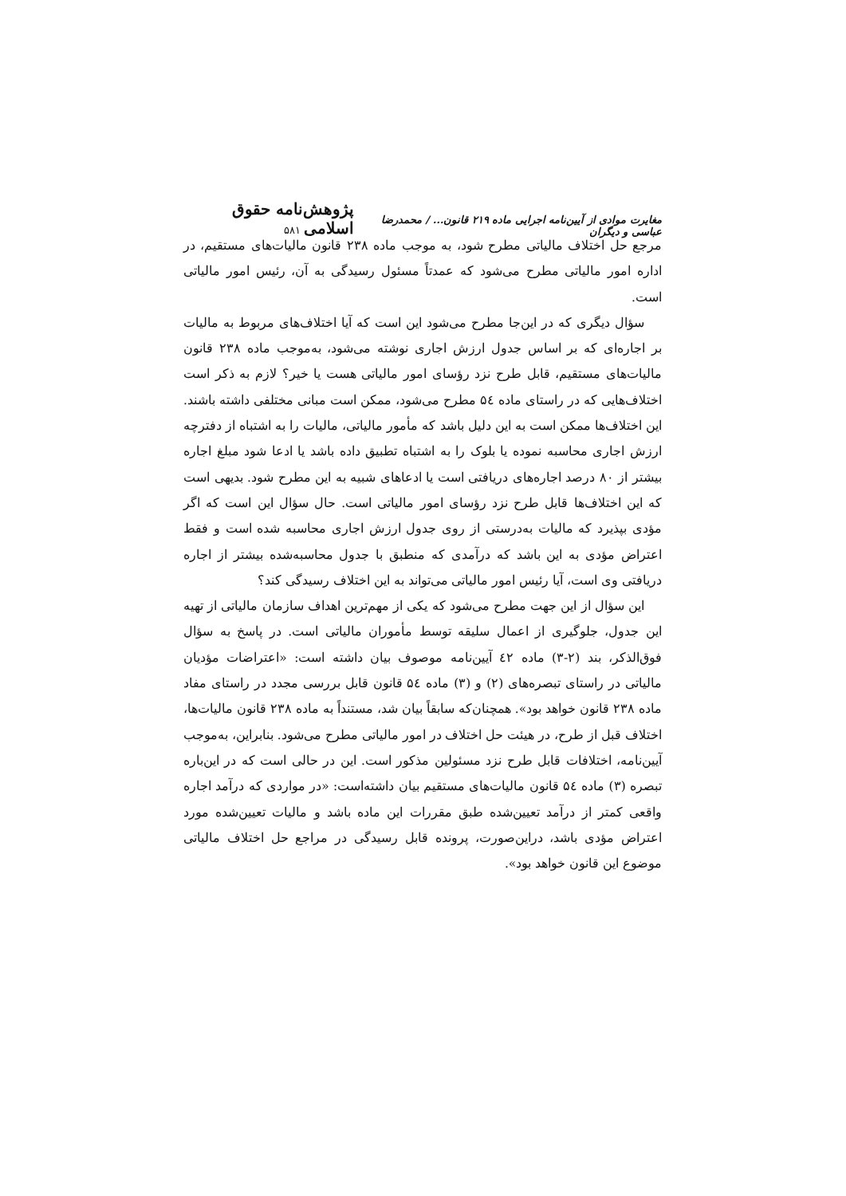مغایرت موادی از آیین‌نامه اجرایی ماده ۲۱۹ قانون... / محمدرضا عباسی و دیگران پژوهش‌نامه حقوق اسلامی ۵۸۱
مرجع حل اختلاف مالیاتی مطرح شود، به موجب ماده ۲۳۸ قانون مالیات‌های مستقیم، در اداره امور مالیاتی مطرح می‌شود که عمدتاً مسئول رسیدگی به آن، رئیس امور مالیاتی است.
سؤال دیگری که در این‌جا مطرح می‌شود این است که آیا اختلاف‌های مربوط به مالیات بر اجاره‌ای که بر اساس جدول ارزش اجاری نوشته می‌شود، به‌موجب ماده ۲۳۸ قانون مالیات‌های مستقیم، قابل طرح نزد رؤسای امور مالیاتی هست یا خیر؟ لازم به ذکر است اختلاف‌هایی که در راستای ماده ۵٤ مطرح می‌شود، ممکن است مبانی مختلفی داشته باشند. این اختلاف‌ها ممکن است به این دلیل باشد که مأمور مالیاتی، مالیات را به اشتباه از دفترچه ارزش اجاری محاسبه نموده یا بلوک را به اشتباه تطبیق داده باشد یا ادعا شود مبلغ اجاره بیشتر از ۸۰ درصد اجاره‌های دریافتی است یا ادعاهای شبیه به این مطرح شود. بدیهی است که این اختلاف‌ها قابل طرح نزد رؤسای امور مالیاتی است. حال سؤال این است که اگر مؤدی بپذیرد که مالیات به‌درستی از روی جدول ارزش اجاری محاسبه شده است و فقط اعتراض مؤدی به این باشد که درآمدی که منطبق با جدول محاسبه‌شده بیشتر از اجاره دریافتی وی است، آیا رئیس امور مالیاتی می‌تواند به این اختلاف رسیدگی کند؟
این سؤال از این جهت مطرح می‌شود که یکی از مهم‌ترین اهداف سازمان مالیاتی از تهیه این جدول، جلوگیری از اعمال سلیقه توسط مأموران مالیاتی است. در پاسخ به سؤال فوق‌الذکر، بند (۲-۳) ماده ٤۲ آیین‌نامه موصوف بیان داشته است: «اعتراضات مؤدیان مالیاتی در راستای تبصره‌های (۲) و (۳) ماده ۵٤ قانون قابل بررسی مجدد در راستای مفاد ماده ۲۳۸ قانون خواهد بود». همچنان‌که سابقاً بیان شد، مستنداً به ماده ۲۳۸ قانون مالیات‌ها، اختلاف قبل از طرح، در هیئت حل اختلاف در امور مالیاتی مطرح می‌شود. بنابراین، به‌موجب آیین‌نامه، اختلافات قابل طرح نزد مسئولین مذکور است. این در حالی است که در این‌باره تبصره (۳) ماده ۵٤ قانون مالیات‌های مستقیم بیان داشته‌است: «در مواردی که درآمد اجاره واقعی کمتر از درآمد تعیین‌شده طبق مقررات این ماده باشد و مالیات تعیین‌شده مورد اعتراض مؤدی باشد، دراین‌صورت، پرونده قابل رسیدگی در مراجع حل اختلاف مالیاتی موضوع این قانون خواهد بود».